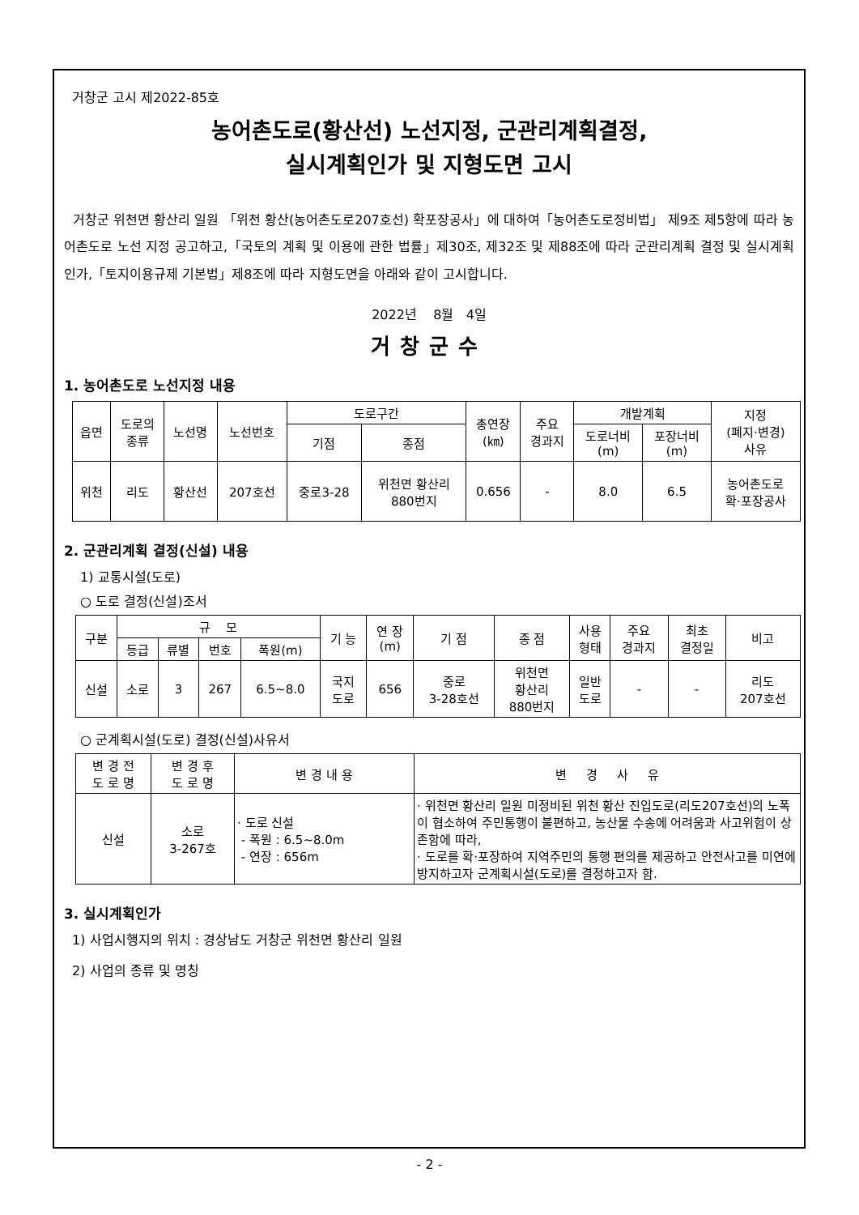거창군 고시 제2022-85호
농어촌도로(황산선) 노선지정, 군관리계획결정,
실시계획인가 및 지형도면 고시
거창군 위천면 황산리 일원 「위천 황산(농어촌도로207호선) 확포장공사」에 대하여「농어촌도로정비법」 제9조 제5항에 따라 농어촌도로 노선 지정 공고하고,「국토의 계획 및 이용에 관한 법률」제30조, 제32조 및 제88조에 따라 군관리계획 결정 및 실시계획인가,「토지이용규제 기본법」제8조에 따라 지형도면을 아래와 같이 고시합니다.
2022년 8월 4일
거창군수
1. 농어촌도로 노선지정 내용
| 읍면 | 도로의 종류 | 노선명 | 노선번호 | 도로구간 | | 총연장 (㎞) | 주요 경과지 | 개발계획 | | 지정 (폐지·변경) 사유 |
| --- | --- | --- | --- | --- | --- | --- | --- | --- | --- | --- |
| | | | | 기점 | 종점 | | | 도로너비 (m) | 포장너비 (m) | |
| 위천 | 리도 | 황산선 | 207호선 | 중로3-28 | 위천면 황산리 880번지 | 0.656 | - | 8.0 | 6.5 | 농어촌도로 확·포장공사 |
2. 군관리계획 결정(신설) 내용
1) 교통시설(도로)
○ 도로 결정(신설)조서
| 구분 | 규 모 | | | | 기 능 | 연 장 (m) | 기 점 | 종 점 | 사용 형태 | 주요 경과지 | 최초 결정일 | 비고 |
| --- | --- | --- | --- | --- | --- | --- | --- | --- | --- | --- | --- | --- |
| | 등급 | 류별 | 번호 | 폭원(m) | | | | | | | | |
| 신설 | 소로 | 3 | 267 | 6.5~8.0 | 국지 도로 | 656 | 중로 3-28호선 | 위천면 황산리 880번지 | 일반 도로 | - | - | 리도 207호선 |
○ 군계획시설(도로) 결정(신설)사유서
| 변 경 전 도 로 명 | 변 경 후 도 로 명 | 변 경 내 용 | 변 경 사 유 |
| --- | --- | --- | --- |
| 신설 | 소로 3-267호 | · 도로 신설 - 폭원 : 6.5~8.0m - 연장 : 656m | · 위천면 황산리 일원 미정비된 위천 황산 진입도로(리도207호선)의 노폭이 협소하여 주민통행이 불편하고, 농산물 수송에 어려움과 사고위험이 상존함에 따라, · 도로를 확·포장하여 지역주민의 통행 편의를 제공하고 안전사고를 미연에 방지하고자 군계획시설(도로)를 결정하고자 함. |
3. 실시계획인가
1) 사업시행지의 위치 : 경상남도 거창군 위천면 황산리 일원
2) 사업의 종류 및 명칭
- 2 -